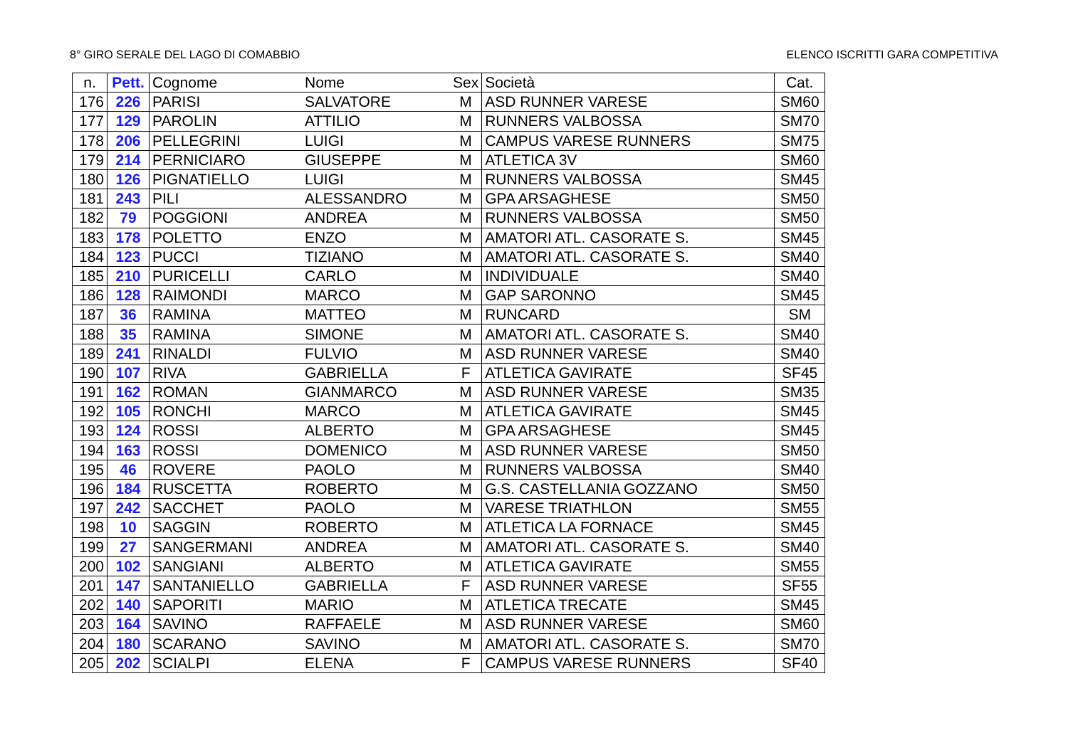8° GIRO SERALE DEL LAGO DI COMABBIO ELENCO ISCRITTI GARA COMPETITIVA
| n. | Pett. | Cognome | Nome | Sex | Società | Cat. |
| --- | --- | --- | --- | --- | --- | --- |
| 176 | 226 | PARISI | SALVATORE | M | ASD RUNNER VARESE | SM60 |
| 177 | 129 | PAROLIN | ATTILIO | M | RUNNERS VALBOSSA | SM70 |
| 178 | 206 | PELLEGRINI | LUIGI | M | CAMPUS VARESE RUNNERS | SM75 |
| 179 | 214 | PERNICIARO | GIUSEPPE | M | ATLETICA 3V | SM60 |
| 180 | 126 | PIGNATIELLO | LUIGI | M | RUNNERS VALBOSSA | SM45 |
| 181 | 243 | PILI | ALESSANDRO | M | GPA ARSAGHESE | SM50 |
| 182 | 79 | POGGIONI | ANDREA | M | RUNNERS VALBOSSA | SM50 |
| 183 | 178 | POLETTO | ENZO | M | AMATORI ATL. CASORATE S. | SM45 |
| 184 | 123 | PUCCI | TIZIANO | M | AMATORI ATL. CASORATE S. | SM40 |
| 185 | 210 | PURICELLI | CARLO | M | INDIVIDUALE | SM40 |
| 186 | 128 | RAIMONDI | MARCO | M | GAP SARONNO | SM45 |
| 187 | 36 | RAMINA | MATTEO | M | RUNCARD | SM |
| 188 | 35 | RAMINA | SIMONE | M | AMATORI ATL. CASORATE S. | SM40 |
| 189 | 241 | RINALDI | FULVIO | M | ASD RUNNER VARESE | SM40 |
| 190 | 107 | RIVA | GABRIELLA | F | ATLETICA GAVIRATE | SF45 |
| 191 | 162 | ROMAN | GIANMARCO | M | ASD RUNNER VARESE | SM35 |
| 192 | 105 | RONCHI | MARCO | M | ATLETICA GAVIRATE | SM45 |
| 193 | 124 | ROSSI | ALBERTO | M | GPA ARSAGHESE | SM45 |
| 194 | 163 | ROSSI | DOMENICO | M | ASD RUNNER VARESE | SM50 |
| 195 | 46 | ROVERE | PAOLO | M | RUNNERS VALBOSSA | SM40 |
| 196 | 184 | RUSCETTA | ROBERTO | M | G.S. CASTELLANIA GOZZANO | SM50 |
| 197 | 242 | SACCHET | PAOLO | M | VARESE TRIATHLON | SM55 |
| 198 | 10 | SAGGIN | ROBERTO | M | ATLETICA LA FORNACE | SM45 |
| 199 | 27 | SANGERMANI | ANDREA | M | AMATORI ATL. CASORATE S. | SM40 |
| 200 | 102 | SANGIANI | ALBERTO | M | ATLETICA GAVIRATE | SM55 |
| 201 | 147 | SANTANIELLO | GABRIELLA | F | ASD RUNNER VARESE | SF55 |
| 202 | 140 | SAPORITI | MARIO | M | ATLETICA TRECATE | SM45 |
| 203 | 164 | SAVINO | RAFFAELE | M | ASD RUNNER VARESE | SM60 |
| 204 | 180 | SCARANO | SAVINO | M | AMATORI ATL. CASORATE S. | SM70 |
| 205 | 202 | SCIALPI | ELENA | F | CAMPUS VARESE RUNNERS | SF40 |